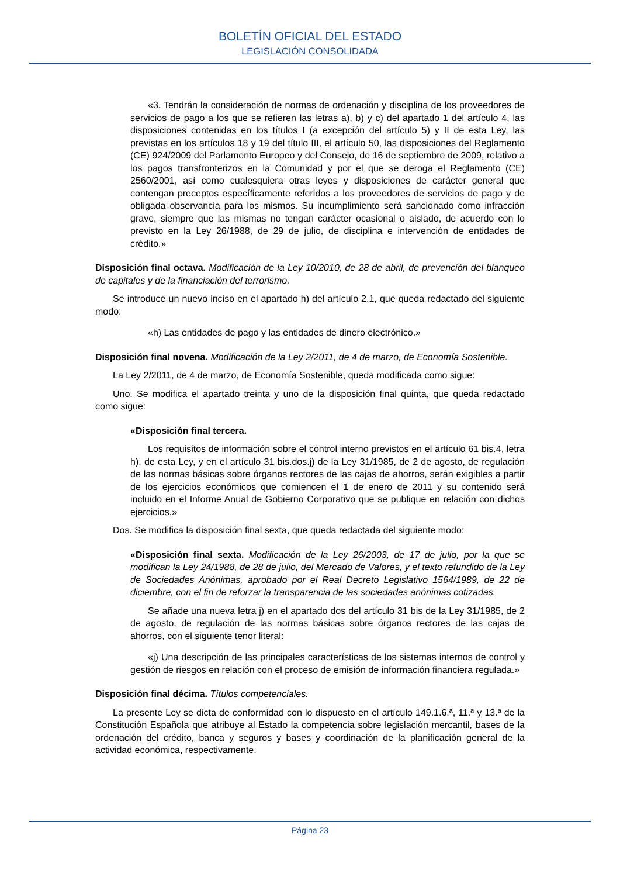BOLETÍN OFICIAL DEL ESTADO
LEGISLACIÓN CONSOLIDADA
«3. Tendrán la consideración de normas de ordenación y disciplina de los proveedores de servicios de pago a los que se refieren las letras a), b) y c) del apartado 1 del artículo 4, las disposiciones contenidas en los títulos I (a excepción del artículo 5) y II de esta Ley, las previstas en los artículos 18 y 19 del título III, el artículo 50, las disposiciones del Reglamento (CE) 924/2009 del Parlamento Europeo y del Consejo, de 16 de septiembre de 2009, relativo a los pagos transfronterizos en la Comunidad y por el que se deroga el Reglamento (CE) 2560/2001, así como cualesquiera otras leyes y disposiciones de carácter general que contengan preceptos específicamente referidos a los proveedores de servicios de pago y de obligada observancia para los mismos. Su incumplimiento será sancionado como infracción grave, siempre que las mismas no tengan carácter ocasional o aislado, de acuerdo con lo previsto en la Ley 26/1988, de 29 de julio, de disciplina e intervención de entidades de crédito.»
Disposición final octava. Modificación de la Ley 10/2010, de 28 de abril, de prevención del blanqueo de capitales y de la financiación del terrorismo.
Se introduce un nuevo inciso en el apartado h) del artículo 2.1, que queda redactado del siguiente modo:
«h) Las entidades de pago y las entidades de dinero electrónico.»
Disposición final novena. Modificación de la Ley 2/2011, de 4 de marzo, de Economía Sostenible.
La Ley 2/2011, de 4 de marzo, de Economía Sostenible, queda modificada como sigue:
Uno. Se modifica el apartado treinta y uno de la disposición final quinta, que queda redactado como sigue:
«Disposición final tercera.
Los requisitos de información sobre el control interno previstos en el artículo 61 bis.4, letra h), de esta Ley, y en el artículo 31 bis.dos.j) de la Ley 31/1985, de 2 de agosto, de regulación de las normas básicas sobre órganos rectores de las cajas de ahorros, serán exigibles a partir de los ejercicios económicos que comiencen el 1 de enero de 2011 y su contenido será incluido en el Informe Anual de Gobierno Corporativo que se publique en relación con dichos ejercicios.»
Dos. Se modifica la disposición final sexta, que queda redactada del siguiente modo:
«Disposición final sexta. Modificación de la Ley 26/2003, de 17 de julio, por la que se modifican la Ley 24/1988, de 28 de julio, del Mercado de Valores, y el texto refundido de la Ley de Sociedades Anónimas, aprobado por el Real Decreto Legislativo 1564/1989, de 22 de diciembre, con el fin de reforzar la transparencia de las sociedades anónimas cotizadas.
Se añade una nueva letra j) en el apartado dos del artículo 31 bis de la Ley 31/1985, de 2 de agosto, de regulación de las normas básicas sobre órganos rectores de las cajas de ahorros, con el siguiente tenor literal:
«j) Una descripción de las principales características de los sistemas internos de control y gestión de riesgos en relación con el proceso de emisión de información financiera regulada.»
Disposición final décima. Títulos competenciales.
La presente Ley se dicta de conformidad con lo dispuesto en el artículo 149.1.6.ª, 11.ª y 13.ª de la Constitución Española que atribuye al Estado la competencia sobre legislación mercantil, bases de la ordenación del crédito, banca y seguros y bases y coordinación de la planificación general de la actividad económica, respectivamente.
Página 23